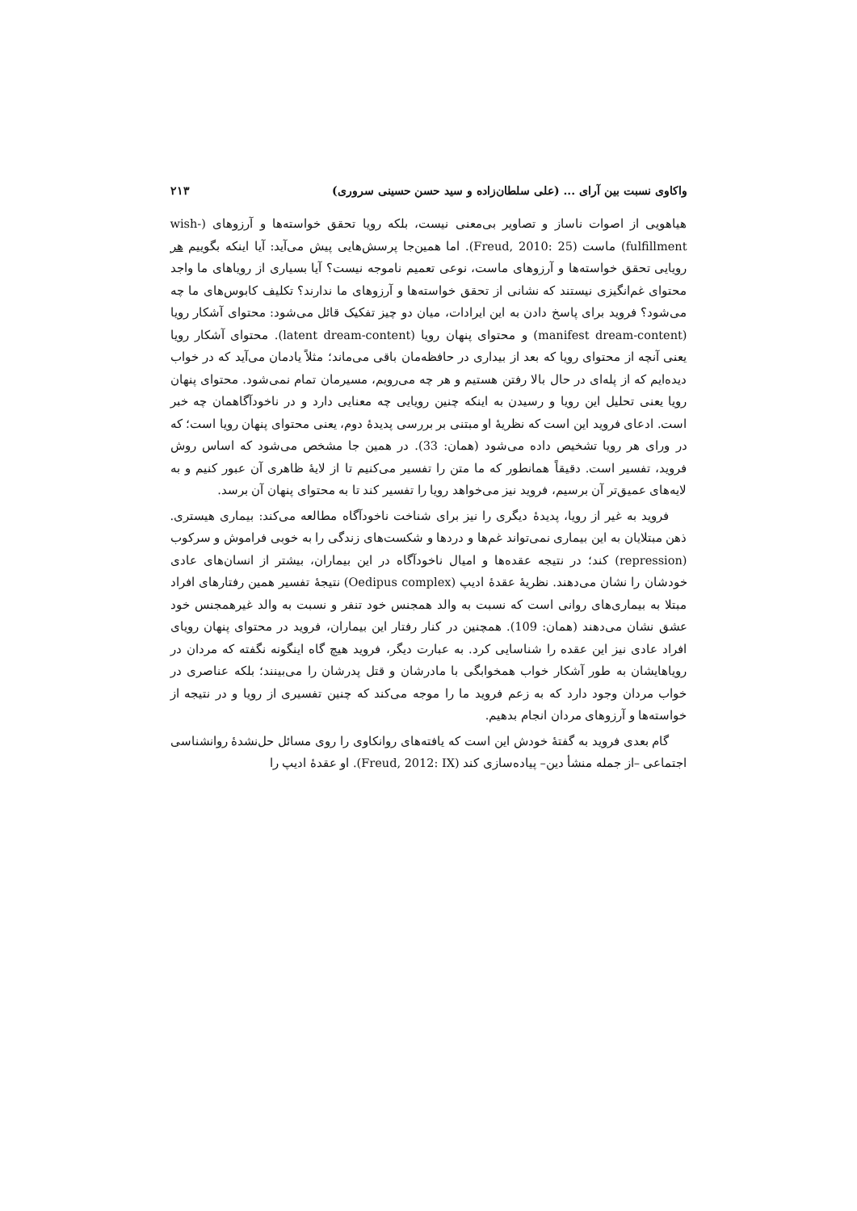واکاوی نسبت بین آرای ... (علی سلطان‌زاده و سید حسن حسینی سروری) ۲۱۳
هیاهویی از اصوات ناساز و تصاویر بی‌معنی نیست، بلکه رویا تحقق خواسته‌ها و آرزوهای (wish-fulfillment) ماست (Freud, 2010: 25). اما همین‌جا پرسش‌هایی پیش می‌آید: آیا اینکه بگوییم هر رویایی تحقق خواسته‌ها و آرزوهای ماست، نوعی تعمیم ناموجه نیست؟ آیا بسیاری از رویاهای ما واجد محتوای غم‌انگیزی نیستند که نشانی از تحقق خواسته‌ها و آرزوهای ما ندارند؟ تکلیف کابوس‌های ما چه می‌شود؟ فروید برای پاسخ دادن به این ایرادات، میان دو چیز تفکیک قائل می‌شود: محتوای آشکار رویا (manifest dream-content) و محتوای پنهان رویا (latent dream-content). محتوای آشکار رویا یعنی آنچه از محتوای رویا که بعد از بیداری در حافظه‌مان باقی می‌ماند؛ مثلاً یادمان می‌آید که در خواب دیده‌ایم که از پله‌ای در حال بالا رفتن هستیم و هر چه می‌رویم، مسیرمان تمام نمی‌شود. محتوای پنهان رویا یعنی تحلیل این رویا و رسیدن به اینکه چنین رویایی چه معنایی دارد و در ناخودآگاهمان چه خبر است. ادعای فروید این است که نظریهٔ او مبتنی بر بررسی پدیدهٔ دوم، یعنی محتوای پنهان رویا است؛ که در ورای هر رویا تشخیص داده می‌شود (همان: 33). در همین جا مشخص می‌شود که اساس روش فروید، تفسیر است. دقیقاً همانطور که ما متن را تفسیر می‌کنیم تا از لایهٔ ظاهری آن عبور کنیم و به لایه‌های عمیق‌تر آن برسیم، فروید نیز می‌خواهد رویا را تفسیر کند تا به محتوای پنهان آن برسد.
فروید به غیر از رویا، پدیدهٔ دیگری را نیز برای شناخت ناخودآگاه مطالعه می‌کند: بیماری هیستری. ذهن مبتلایان به این بیماری نمی‌تواند غم‌ها و دردها و شکست‌های زندگی را به خوبی فراموش و سرکوب (repression) کند؛ در نتیجه عقده‌ها و امیال ناخودآگاه در این بیماران، بیشتر از انسان‌های عادی خودشان را نشان می‌دهند. نظریهٔ عقدهٔ ادیپ (Oedipus complex) نتیجهٔ تفسیر همین رفتارهای افراد مبتلا به بیماری‌های روانی است که نسبت به والد همجنس خود تنفر و نسبت به والد غیرهمجنس خود عشق نشان می‌دهند (همان: 109). همچنین در کنار رفتار این بیماران، فروید در محتوای پنهان رویای افراد عادی نیز این عقده را شناسایی کرد. به عبارت دیگر، فروید هیچ گاه اینگونه نگفته که مردان در رویاهایشان به طور آشکار خواب همخوابگی با مادرشان و قتل پدرشان را می‌بینند؛ بلکه عناصری در خواب مردان وجود دارد که به زعم فروید ما را موجه می‌کند که چنین تفسیری از رویا و در نتیجه از خواسته‌ها و آرزوهای مردان انجام بدهیم.
گام بعدی فروید به گفتهٔ خودش این است که یافته‌های روانکاوی را روی مسائل حل‌نشدهٔ روانشناسی اجتماعی –از جمله منشأ دین– پیاده‌سازی کند (Freud, 2012: IX). او عقدهٔ ادیپ را